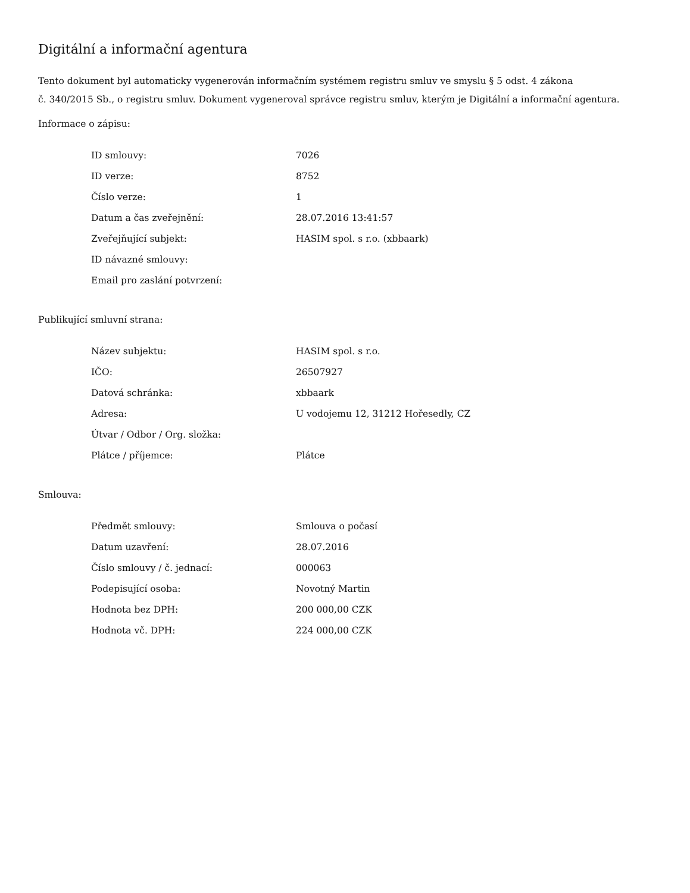Digitální a informační agentura
Tento dokument byl automaticky vygenerován informačním systémem registru smluv ve smyslu § 5 odst. 4 zákona
č. 340/2015 Sb., o registru smluv. Dokument vygeneroval správce registru smluv, kterým je Digitální a informační agentura.
Informace o zápisu:
| ID smlouvy: | 7026 |
| ID verze: | 8752 |
| Číslo verze: | 1 |
| Datum a čas zveřejnění: | 28.07.2016 13:41:57 |
| Zveřejňující subjekt: | HASIM spol. s r.o. (xbbaark) |
| ID návazné smlouvy: | |
| Email pro zaslání potvrzení: | |
Publikující smluvní strana:
| Název subjektu: | HASIM spol. s r.o. |
| IČO: | 26507927 |
| Datová schránka: | xbbaark |
| Adresa: | U vodojemu 12, 31212 Hořesedly, CZ |
| Útvar / Odbor / Org. složka: | |
| Plátce / příjemce: | Plátce |
Smlouva:
| Předmět smlouvy: | Smlouva o počasí |
| Datum uzavření: | 28.07.2016 |
| Číslo smlouvy / č. jednací: | 000063 |
| Podepisující osoba: | Novotný Martin |
| Hodnota bez DPH: | 200 000,00 CZK |
| Hodnota vč. DPH: | 224 000,00 CZK |